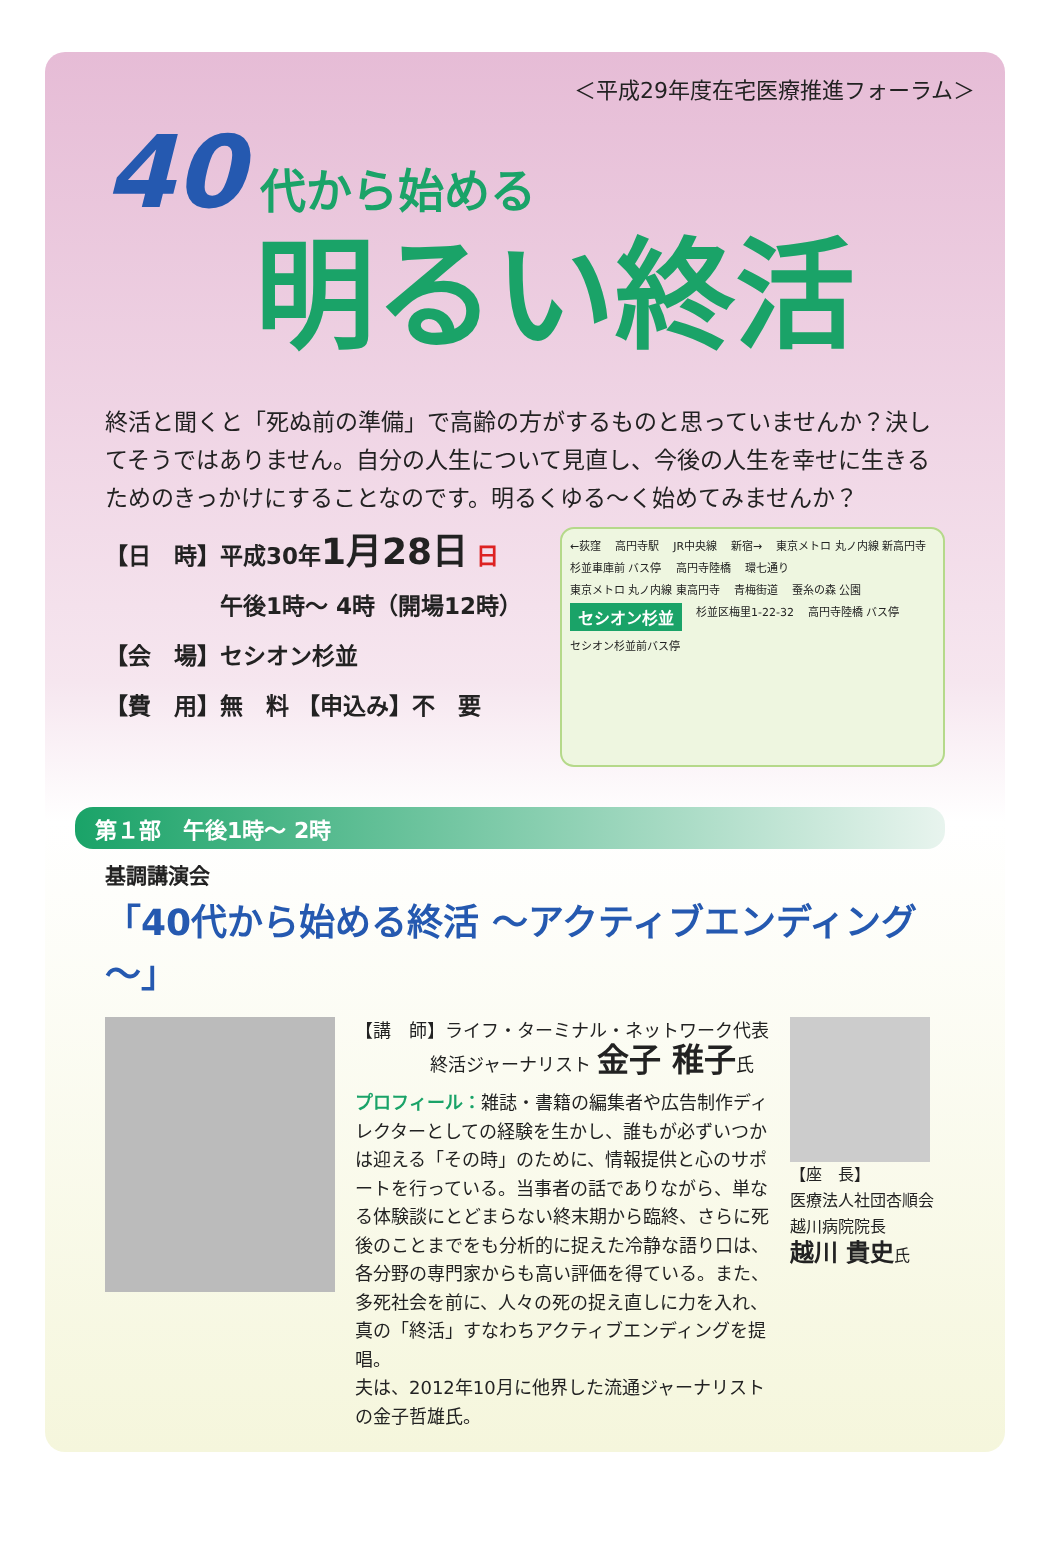＜平成29年度在宅医療推進フォーラム＞
40 代から始める
明るい終活
終活と聞くと「死ぬ前の準備」で高齢の方がするものと思っていませんか？決してそうではありません。自分の人生について見直し、今後の人生を幸せに生きるためのきっかけにすることなのです。明るくゆる～く始めてみませんか？
【日　時】平成30年1月28日 日
午後1時～ 4時（開場12時）
【会　場】セシオン杉並
【費　用】無　料 【申込み】不　要
←荻窪 高円寺駅 JR中央線 新宿→ 東京メトロ 丸ノ内線 新高円寺 杉並車庫前 バス停 高円寺陸橋 環七通り 東京メトロ 丸ノ内線 東高円寺 青梅街道 蚕糸の森 公園 セシオン杉並 杉並区梅里1-22-32 高円寺陸橋 バス停 セシオン杉並前バス停
第１部　午後1時～ 2時
基調講演会
「40代から始める終活 ～アクティブエンディング～」
【講　師】ライフ・ターミナル・ネットワーク代表
終活ジャーナリスト 金子 稚子氏
プロフィール：雑誌・書籍の編集者や広告制作ディレクターとしての経験を生かし、誰もが必ずいつかは迎える「その時」のために、情報提供と心のサポートを行っている。当事者の話でありながら、単なる体験談にとどまらない終末期から臨終、さらに死後のことまでをも分析的に捉えた冷静な語り口は、各分野の専門家からも高い評価を得ている。また、多死社会を前に、人々の死の捉え直しに力を入れ、真の「終活」すなわちアクティブエンディングを提唱。
夫は、2012年10月に他界した流通ジャーナリストの金子哲雄氏。
【座　長】
医療法人社団杏順会
越川病院院長
越川 貴史氏